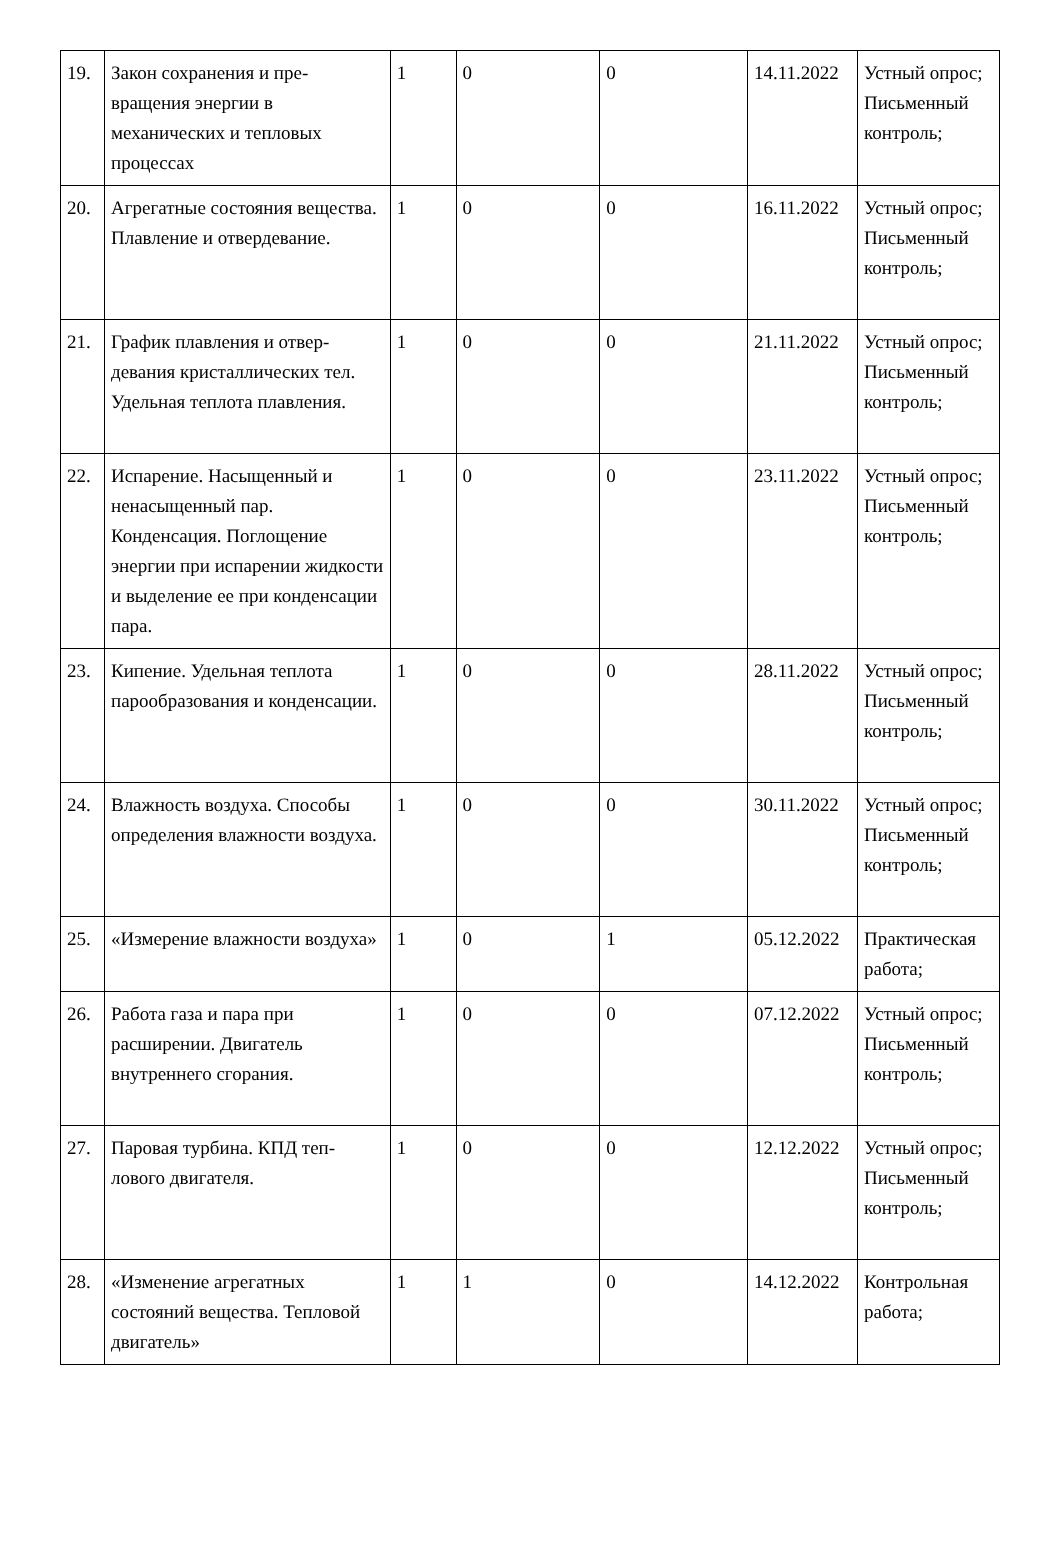| 19. | Закон сохранения и пре-вращения энергии в механических и тепловых процессах | 1 | 0 | 0 | 14.11.2022 | Устный опрос; Письменный контроль; |
| 20. | Агрегатные состояния вещества. Плавление и отвердевание. | 1 | 0 | 0 | 16.11.2022 | Устный опрос; Письменный контроль; |
| 21. | График плавления и отвер-девания кристаллических тел. Удельная теплота плавления. | 1 | 0 | 0 | 21.11.2022 | Устный опрос; Письменный контроль; |
| 22. | Испарение. Насыщенный и ненасыщенный пар. Конденсация. Поглощение энергии при испарении жидкости и выделение ее при конденсации пара. | 1 | 0 | 0 | 23.11.2022 | Устный опрос; Письменный контроль; |
| 23. | Кипение. Удельная теплота парообразования и конденсации. | 1 | 0 | 0 | 28.11.2022 | Устный опрос; Письменный контроль; |
| 24. | Влажность воздуха. Способы определения влажности воздуха. | 1 | 0 | 0 | 30.11.2022 | Устный опрос; Письменный контроль; |
| 25. | «Измерение влажности воздуха» | 1 | 0 | 1 | 05.12.2022 | Практическая работа; |
| 26. | Работа газа и пара при расширении. Двигатель внутреннего сгорания. | 1 | 0 | 0 | 07.12.2022 | Устный опрос; Письменный контроль; |
| 27. | Паровая турбина. КПД теп-лового двигателя. | 1 | 0 | 0 | 12.12.2022 | Устный опрос; Письменный контроль; |
| 28. | «Изменение агрегатных состояний вещества. Тепловой двигатель» | 1 | 1 | 0 | 14.12.2022 | Контрольная работа; |